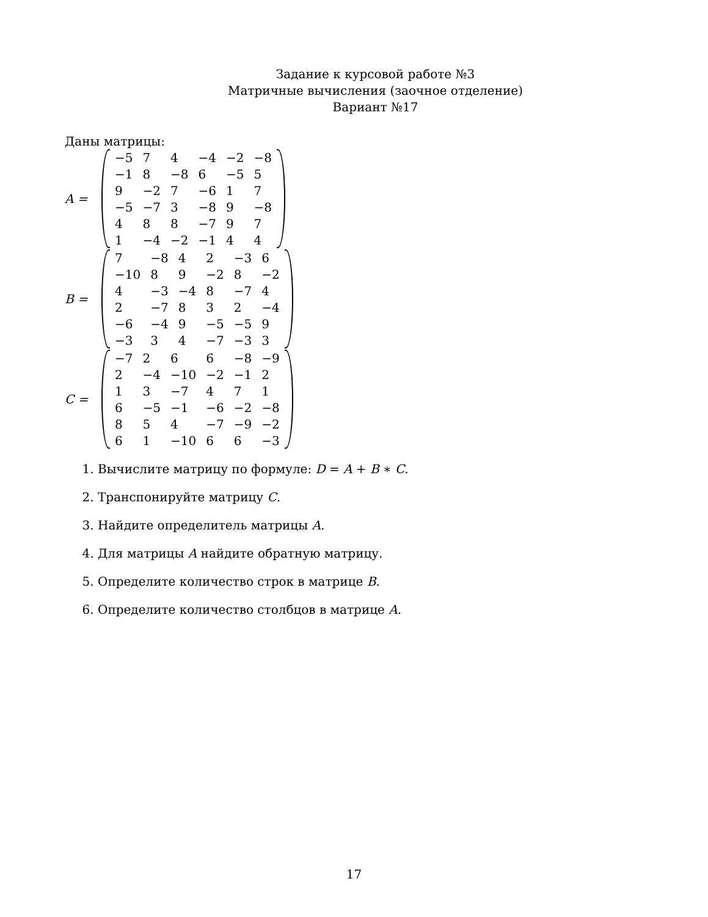Задание к курсовой работе №3
Матричные вычисления (заочное отделение)
Вариант №17
Даны матрицы:
A =
| −5 | 7 | 4 | −4 | −2 | −8 |
| −1 | 8 | −8 | 6 | −5 | 5 |
| 9 | −2 | 7 | −6 | 1 | 7 |
| −5 | −7 | 3 | −8 | 9 | −8 |
| 4 | 8 | 8 | −7 | 9 | 7 |
| 1 | −4 | −2 | −1 | 4 | 4 |
B =
| 7 | −8 | 4 | 2 | −3 | 6 |
| −10 | 8 | 9 | −2 | 8 | −2 |
| 4 | −3 | −4 | 8 | −7 | 4 |
| 2 | −7 | 8 | 3 | 2 | −4 |
| −6 | −4 | 9 | −5 | −5 | 9 |
| −3 | 3 | 4 | −7 | −3 | 3 |
C =
| −7 | 2 | 6 | 6 | −8 | −9 |
| 2 | −4 | −10 | −2 | −1 | 2 |
| 1 | 3 | −7 | 4 | 7 | 1 |
| 6 | −5 | −1 | −6 | −2 | −8 |
| 8 | 5 | 4 | −7 | −9 | −2 |
| 6 | 1 | −10 | 6 | 6 | −3 |
1. Вычислите матрицу по формуле: D = A + B ∗ C.
2. Транспонируйте матрицу C.
3. Найдите определитель матрицы A.
4. Для матрицы A найдите обратную матрицу.
5. Определите количество строк в матрице B.
6. Определите количество столбцов в матрице A.
17